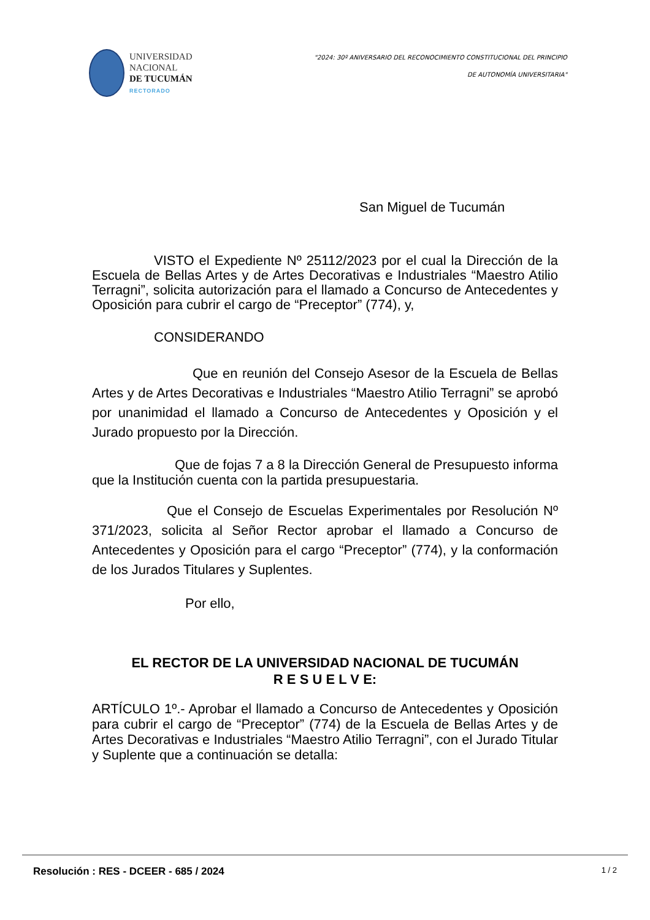UNIVERSIDAD
NACIONAL
DE TUCUMÁN
RECTORADO
"2024: 30º ANIVERSARIO DEL RECONOCIMIENTO CONSTITUCIONAL DEL PRINCIPIO
DE AUTONOMÍA UNIVERSITARIA"
San Miguel de Tucumán
VISTO el Expediente Nº 25112/2023 por el cual la Dirección de la Escuela de Bellas Artes y de Artes Decorativas e Industriales “Maestro Atilio Terragni”, solicita autorización para el llamado a Concurso de Antecedentes y Oposición para cubrir el cargo de “Preceptor” (774), y,
CONSIDERANDO
Que en reunión del Consejo Asesor de la Escuela de Bellas Artes y de Artes Decorativas e Industriales “Maestro Atilio Terragni” se aprobó por unanimidad el llamado a Concurso de Antecedentes y Oposición y el Jurado propuesto por la Dirección.
Que de fojas 7 a 8 la Dirección General de Presupuesto informa que la Institución cuenta con la partida presupuestaria.
Que el Consejo de Escuelas Experimentales por Resolución Nº 371/2023, solicita al Señor Rector aprobar el llamado a Concurso de Antecedentes y Oposición para el cargo “Preceptor” (774), y la conformación de los Jurados Titulares y Suplentes.
Por ello,
EL RECTOR DE LA UNIVERSIDAD NACIONAL DE TUCUMÁN
R E S U E L V E:
ARTÍCULO 1º.- Aprobar el llamado a Concurso de Antecedentes y Oposición para cubrir el cargo de “Preceptor” (774) de la Escuela de Bellas Artes y de Artes Decorativas e Industriales “Maestro Atilio Terragni”, con el Jurado Titular y Suplente que a continuación se detalla:
Resolución : RES - DCEER - 685 / 2024 1 / 2